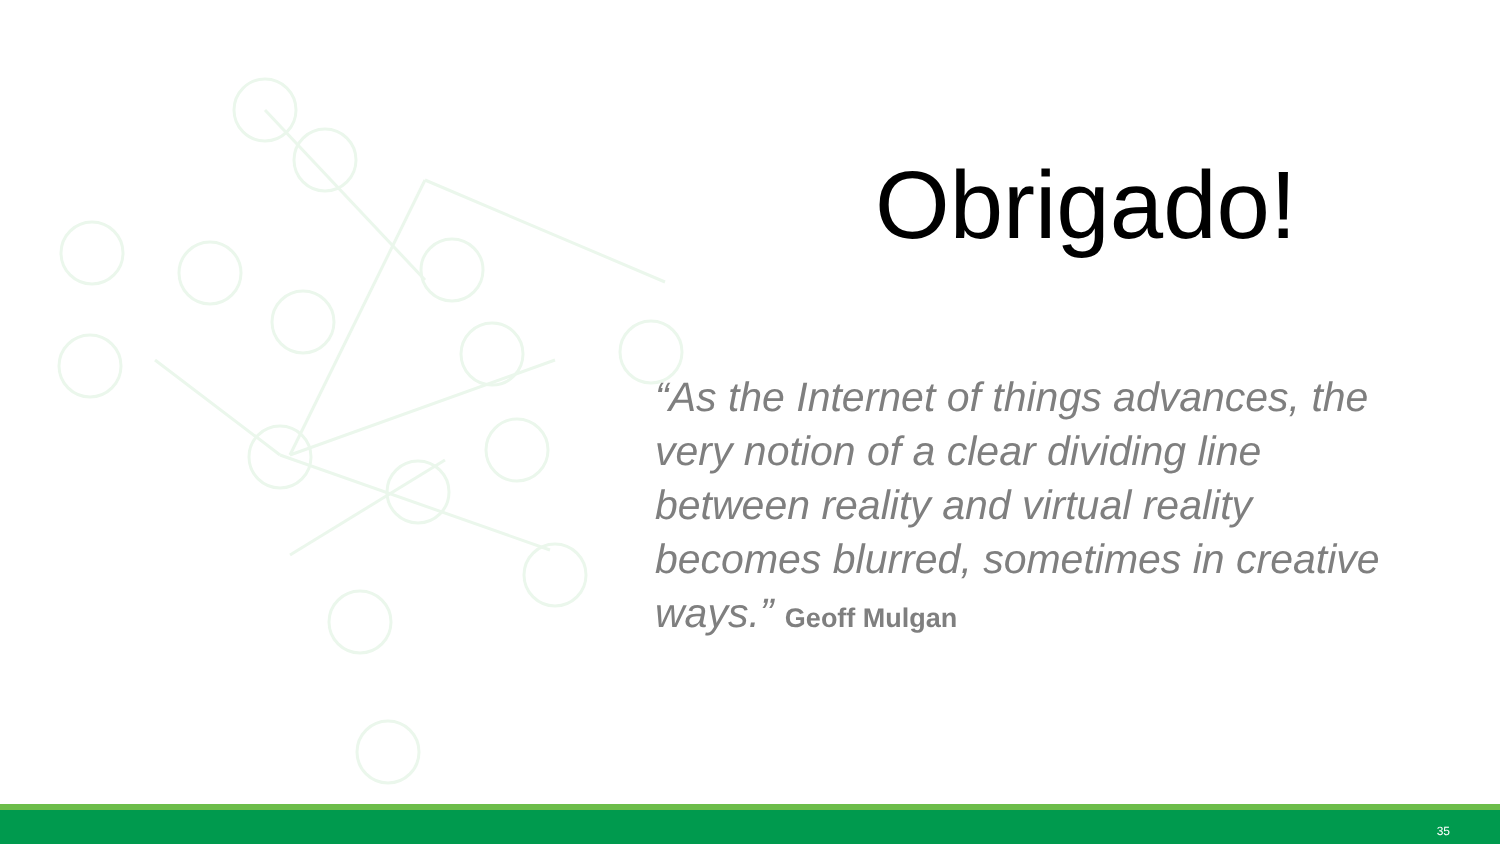Obrigado!
“As the Internet of things advances, the very notion of a clear dividing line between reality and virtual reality becomes blurred, sometimes in creative ways.” Geoff Mulgan
35